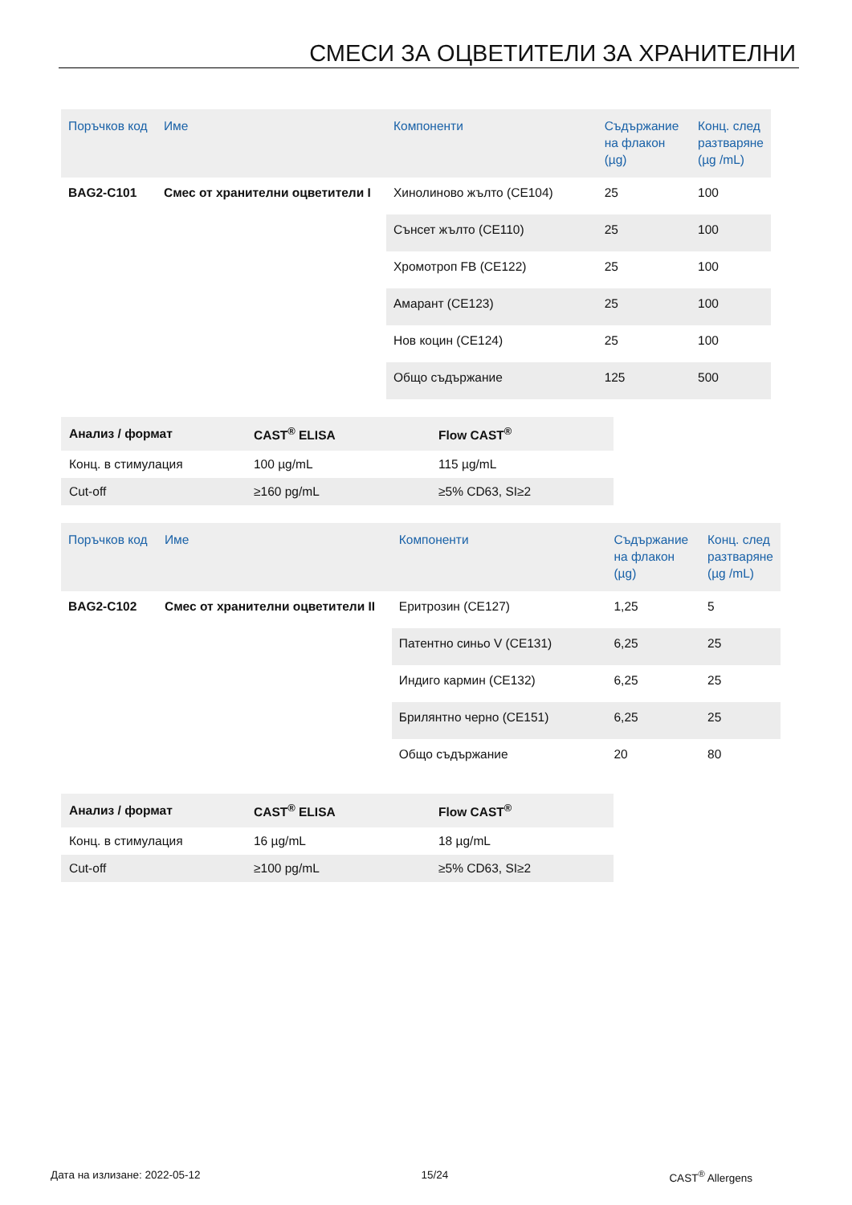СМЕСИ ЗА ОЦВЕТИТЕЛИ ЗА ХРАНИТЕЛНИ
| Поръчков код | Име | Компоненти | Съдържание на флакон (µg) | Конц. след разтваряне (µg /mL) |
| --- | --- | --- | --- | --- |
| BAG2-C101 | Смес от хранителни оцветители I | Хинолиново жълто (CE104) | 25 | 100 |
| | | Сънсет жълто (CE110) | 25 | 100 |
| | | Хромотроп FB (CE122) | 25 | 100 |
| | | Амарант (CE123) | 25 | 100 |
| | | Нов коцин (CE124) | 25 | 100 |
| | | Общо съдържание | 125 | 500 |
| Анализ / формат | CAST<sup>®</sup> ELISA | Flow CAST<sup>®</sup> |
| --- | --- | --- |
| Конц. в стимулация | 100 µg/mL | 115 µg/mL |
| Cut-off | ≥160 pg/mL | ≥5% CD63, SI≥2 |
| Поръчков код | Име | Компоненти | Съдържание на флакон (µg) | Конц. след разтваряне (µg /mL) |
| --- | --- | --- | --- | --- |
| BAG2-C102 | Смес от хранителни оцветители II | Еритрозин (CE127) | 1,25 | 5 |
| | | Патентно синьо V (CE131) | 6,25 | 25 |
| | | Индиго кармин (CE132) | 6,25 | 25 |
| | | Брилянтно черно (CE151) | 6,25 | 25 |
| | | Общо съдържание | 20 | 80 |
| Анализ / формат | CAST<sup>®</sup> ELISA | Flow CAST<sup>®</sup> |
| --- | --- | --- |
| Конц. в стимулация | 16 µg/mL | 18 µg/mL |
| Cut-off | ≥100 pg/mL | ≥5% CD63, SI≥2 |
Дата на излизане: 2022-05-12 15/24 CAST<sup>®</sup> Allergens